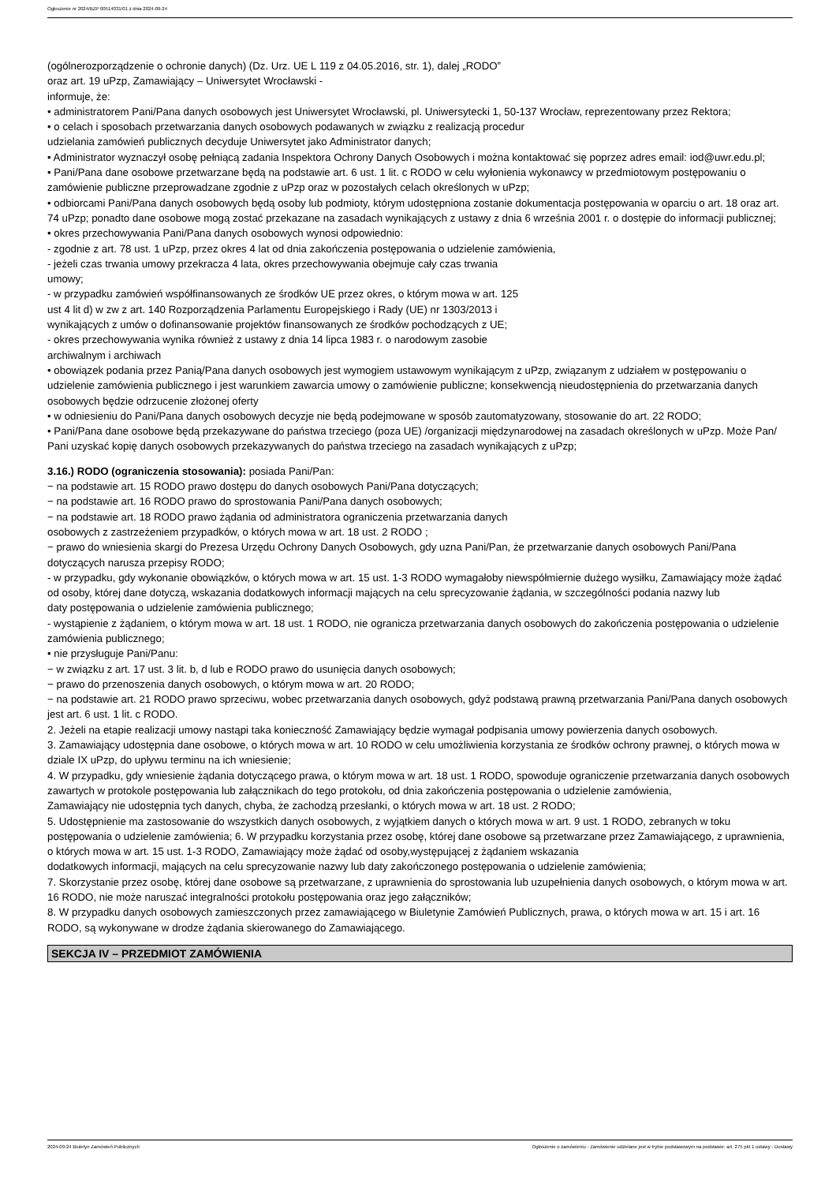Ogłoszenie nr 2024/BZP 00514031/01 z dnia 2024-09-24
(ogólnerozporządzenie o ochronie danych) (Dz. Urz. UE L 119 z 04.05.2016, str. 1), dalej „RODO”
oraz art. 19 uPzp, Zamawiający – Uniwersytet Wrocławski -
informuje, że:
• administratorem Pani/Pana danych osobowych jest Uniwersytet Wrocławski, pl. Uniwersytecki 1, 50-137 Wrocław, reprezentowany przez Rektora;
• o celach i sposobach przetwarzania danych osobowych podawanych w związku z realizacją procedur
udzielania zamówień publicznych decyduje Uniwersytet jako Administrator danych;
• Administrator wyznaczył osobę pełniącą zadania Inspektora Ochrony Danych Osobowych i można kontaktować się poprzez adres email: iod@uwr.edu.pl;
• Pani/Pana dane osobowe przetwarzane będą na podstawie art. 6 ust. 1 lit. c RODO w celu wyłonienia wykonawcy w przedmiotowym postępowaniu o zamówienie publiczne przeprowadzane zgodnie z uPzp oraz w pozostałych celach określonych w uPzp;
• odbiorcami Pani/Pana danych osobowych będą osoby lub podmioty, którym udostępniona zostanie dokumentacja postępowania w oparciu o art. 18 oraz art. 74 uPzp; ponadto dane osobowe mogą zostać przekazane na zasadach wynikających z ustawy z dnia 6 września 2001 r. o dostępie do informacji publicznej;
• okres przechowywania Pani/Pana danych osobowych wynosi odpowiednio:
- zgodnie z art. 78 ust. 1 uPzp, przez okres 4 lat od dnia zakończenia postępowania o udzielenie zamówienia,
- jeżeli czas trwania umowy przekracza 4 lata, okres przechowywania obejmuje cały czas trwania
umowy;
- w przypadku zamówień współfinansowanych ze środków UE przez okres, o którym mowa w art. 125
ust 4 lit d) w zw z art. 140 Rozporządzenia Parlamentu Europejskiego i Rady (UE) nr 1303/2013 i
wynikających z umów o dofinansowanie projektów finansowanych ze środków pochodzących z UE;
- okres przechowywania wynika również z ustawy z dnia 14 lipca 1983 r. o narodowym zasobie
archiwalnym i archiwach
• obowiązek podania przez Panią/Pana danych osobowych jest wymogiem ustawowym wynikającym z uPzp, związanym z udziałem w postępowaniu o udzielenie zamówienia publicznego i jest warunkiem zawarcia umowy o zamówienie publiczne; konsekwencją nieudostępnienia do przetwarzania danych osobowych będzie odrzucenie złożonej oferty
• w odniesieniu do Pani/Pana danych osobowych decyzje nie będą podejmowane w sposób zautomatyzowany, stosowanie do art. 22 RODO;
• Pani/Pana dane osobowe będą przekazywane do państwa trzeciego (poza UE) /organizacji międzynarodowej na zasadach określonych w uPzp. Może Pan/ Pani uzyskać kopię danych osobowych przekazywanych do państwa trzeciego na zasadach wynikających z uPzp;
3.16.) RODO (ograniczenia stosowania): posiada Pani/Pan:
− na podstawie art. 15 RODO prawo dostępu do danych osobowych Pani/Pana dotyczących;
− na podstawie art. 16 RODO prawo do sprostowania Pani/Pana danych osobowych;
− na podstawie art. 18 RODO prawo żądania od administratora ograniczenia przetwarzania danych
osobowych z zastrzeżeniem przypadków, o których mowa w art. 18 ust. 2 RODO ;
− prawo do wniesienia skargi do Prezesa Urzędu Ochrony Danych Osobowych, gdy uzna Pani/Pan, że przetwarzanie danych osobowych Pani/Pana dotyczących narusza przepisy RODO;
- w przypadku, gdy wykonanie obowiązków, o których mowa w art. 15 ust. 1-3 RODO wymagałoby niewspółmiernie dużego wysiłku, Zamawiający może żądać od osoby, której dane dotyczą, wskazania dodatkowych informacji mających na celu sprecyzowanie żądania, w szczególności podania nazwy lub
daty postępowania o udzielenie zamówienia publicznego;
- wystąpienie z żądaniem, o którym mowa w art. 18 ust. 1 RODO, nie ogranicza przetwarzania danych osobowych do zakończenia postępowania o udzielenie zamówienia publicznego;
• nie przysługuje Pani/Panu:
− w związku z art. 17 ust. 3 lit. b, d lub e RODO prawo do usunięcia danych osobowych;
− prawo do przenoszenia danych osobowych, o którym mowa w art. 20 RODO;
− na podstawie art. 21 RODO prawo sprzeciwu, wobec przetwarzania danych osobowych, gdyż podstawą prawną przetwarzania Pani/Pana danych osobowych jest art. 6 ust. 1 lit. c RODO.
2. Jeżeli na etapie realizacji umowy nastąpi taka konieczność Zamawiający będzie wymagał podpisania umowy powierzenia danych osobowych.
3. Zamawiający udostępnia dane osobowe, o których mowa w art. 10 RODO w celu umożliwienia korzystania ze środków ochrony prawnej, o których mowa w dziale IX uPzp, do upływu terminu na ich wniesienie;
4. W przypadku, gdy wniesienie żądania dotyczącego prawa, o którym mowa w art. 18 ust. 1 RODO, spowoduje ograniczenie przetwarzania danych osobowych zawartych w protokole postępowania lub załącznikach do tego protokołu, od dnia zakończenia postępowania o udzielenie zamówienia,
Zamawiający nie udostępnia tych danych, chyba, że zachodzą przesłanki, o których mowa w art. 18 ust. 2 RODO;
5. Udostępnienie ma zastosowanie do wszystkich danych osobowych, z wyjątkiem danych o których mowa w art. 9 ust. 1 RODO, zebranych w toku postępowania o udzielenie zamówienia; 6. W przypadku korzystania przez osobę, której dane osobowe są przetwarzane przez Zamawiającego, z uprawnienia, o których mowa w art. 15 ust. 1-3 RODO, Zamawiający może żądać od osoby,występującej z żądaniem wskazania
dodatkowych informacji, mających na celu sprecyzowanie nazwy lub daty zakończonego postępowania o udzielenie zamówienia;
7. Skorzystanie przez osobę, której dane osobowe są przetwarzane, z uprawnienia do sprostowania lub uzupełnienia danych osobowych, o którym mowa w art. 16 RODO, nie może naruszać integralności protokołu postępowania oraz jego załączników;
8. W przypadku danych osobowych zamieszczonych przez zamawiającego w Biuletynie Zamówień Publicznych, prawa, o których mowa w art. 15 i art. 16 RODO, są wykonywane w drodze żądania skierowanego do Zamawiającego.
SEKCJA IV – PRZEDMIOT ZAMÓWIENIA
2024-09-24 Biuletyn Zamówień Publicznych Ogłoszenie o zamówieniu - Zamówienie udzielane jest w trybie podstawowym na podstawie: art. 275 pkt 1 ustawy - Dostawy